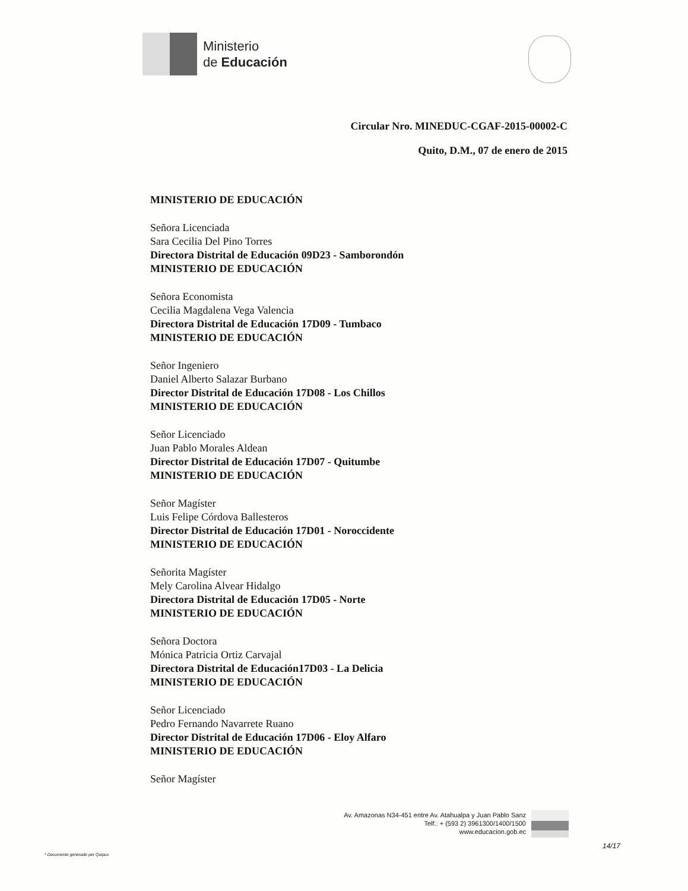Ministerio
de Educación
Circular Nro. MINEDUC-CGAF-2015-00002-C
Quito, D.M., 07 de enero de 2015
MINISTERIO DE EDUCACIÓN
Señora Licenciada
Sara Cecilia Del Pino Torres
Directora Distrital de Educación 09D23 - Samborondón
MINISTERIO DE EDUCACIÓN
Señora Economista
Cecilia Magdalena Vega Valencia
Directora Distrital de Educación 17D09 - Tumbaco
MINISTERIO DE EDUCACIÓN
Señor Ingeniero
Daniel Alberto Salazar Burbano
Director Distrital de Educación 17D08 - Los Chillos
MINISTERIO DE EDUCACIÓN
Señor Licenciado
Juan Pablo Morales Aldean
Director Distrital de Educación 17D07 - Quitumbe
MINISTERIO DE EDUCACIÓN
Señor Magíster
Luis Felipe Córdova Ballesteros
Director Distrital de Educación 17D01 - Noroccidente
MINISTERIO DE EDUCACIÓN
Señorita Magíster
Mely Carolina Alvear Hidalgo
Directora Distrital de Educación 17D05 - Norte
MINISTERIO DE EDUCACIÓN
Señora Doctora
Mónica Patricia Ortiz Carvajal
Directora Distrital de Educación17D03 - La Delicia
MINISTERIO DE EDUCACIÓN
Señor Licenciado
Pedro Fernando Navarrete Ruano
Director Distrital de Educación 17D06 - Eloy Alfaro
MINISTERIO DE EDUCACIÓN
Señor Magíster
Av. Amazonas N34-451 entre Av. Atahualpa y Juan Pablo Sanz
Telf.: + (593 2) 3961300/1400/1500
www.educacion.gob.ec
14/17
* Documento generado por Quipux